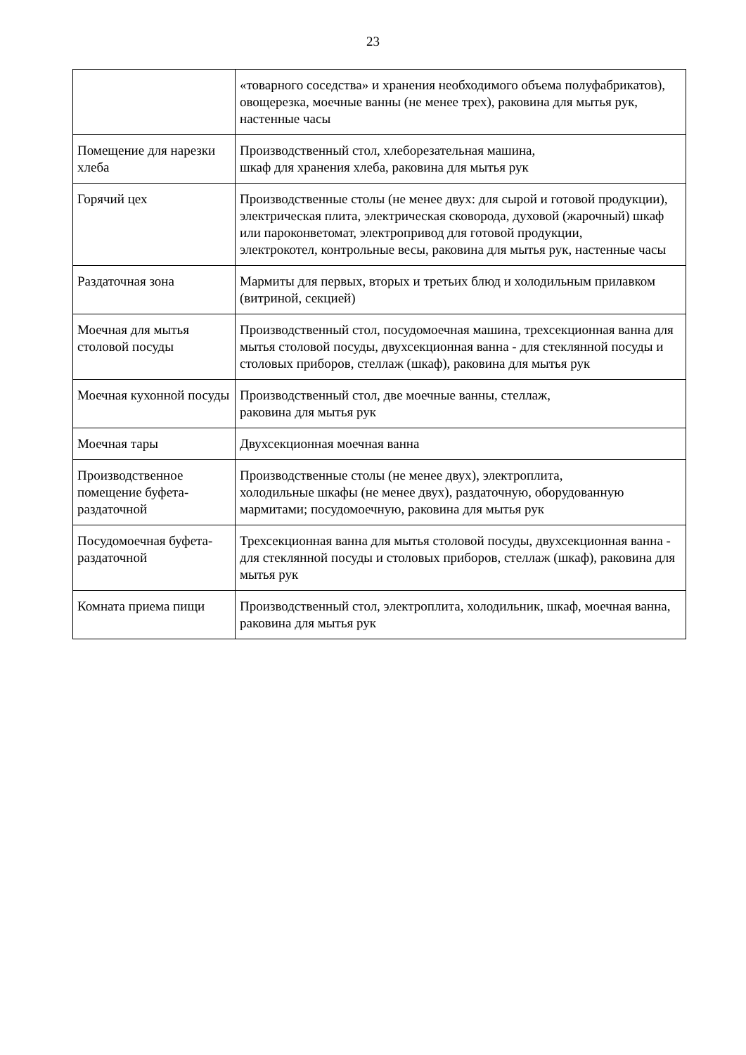23
| | «товарного соседства» и хранения необходимого объема полуфабрикатов), овощерезка, моечные ванны (не менее трех), раковина для мытья рук, настенные часы |
| Помещение для нарезки хлеба | Производственный стол, хлеборезательная машина, шкаф для хранения хлеба, раковина для мытья рук |
| Горячий цех | Производственные столы (не менее двух: для сырой и готовой продукции), электрическая плита, электрическая сковорода, духовой (жарочный) шкаф или пароконветомат, электропривод для готовой продукции, электрокотел, контрольные весы, раковина для мытья рук, настенные часы |
| Раздаточная зона | Мармиты для первых, вторых и третьих блюд и холодильным прилавком (витриной, секцией) |
| Моечная для мытья столовой посуды | Производственный стол, посудомоечная машина, трехсекционная ванна для мытья столовой посуды, двухсекционная ванна - для стеклянной посуды и столовых приборов, стеллаж (шкаф), раковина для мытья рук |
| Моечная кухонной посуды | Производственный стол, две моечные ванны, стеллаж, раковина для мытья рук |
| Моечная тары | Двухсекционная моечная ванна |
| Производственное помещение буфета-раздаточной | Производственные столы (не менее двух), электроплита, холодильные шкафы (не менее двух), раздаточную, оборудованную мармитами; посудомоечную, раковина для мытья рук |
| Посудомоечная буфета-раздаточной | Трехсекционная ванна для мытья столовой посуды, двухсекционная ванна - для стеклянной посуды и столовых приборов, стеллаж (шкаф), раковина для мытья рук |
| Комната приема пищи | Производственный стол, электроплита, холодильник, шкаф, моечная ванна, раковина для мытья рук |